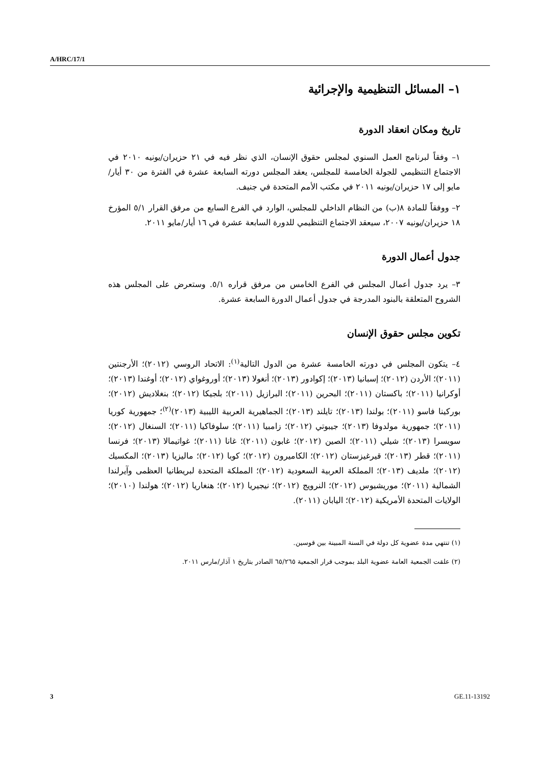A/HRC/17/1
١– المسائل التنظيمية والإجرائية
تاريخ ومكان انعقاد الدورة
١– وفقاً لبرنامج العمل السنوي لمجلس حقوق الإنسان، الذي نظر فيه في ٢١ حزيران/يونيه ٢٠١٠ في الاجتماع التنظيمي للجولة الخامسة للمجلس، يعقد المجلس دورته السابعة عشرة في الفترة من ٣٠ أيار/مايو إلى ١٧ حزيران/يونيه ٢٠١١ في مكتب الأمم المتحدة في جنيف.
٢– ووفقاً للمادة ٨(ب) من النظام الداخلي للمجلس، الوارد في الفرع السابع من مرفق القرار ٥/١ المؤرخ ١٨ حزيران/يونيه ٢٠٠٧، سيعقد الاجتماع التنظيمي للدورة السابعة عشرة في ١٦ أيار/مايو ٢٠١١.
جدول أعمال الدورة
٣– يرد جدول أعمال المجلس في الفرع الخامس من مرفق قراره ٥/١. وستعرض على المجلس هذه الشروح المتعلقة بالبنود المدرجة في جدول أعمال الدورة السابعة عشرة.
تكوين مجلس حقوق الإنسان
٤– يتكون المجلس في دورته الخامسة عشرة من الدول التالية<sup>(١)</sup>: الاتحاد الروسي (٢٠١٢)؛ الأرجنتين (٢٠١١)؛ الأردن (٢٠١٢)؛ إسبانيا (٢٠١٣)؛ إكوادور (٢٠١٣)؛ أنغولا (٢٠١٣)؛ أوروغواي (٢٠١٢)؛ أوغندا (٢٠١٣)؛ أوكرانيا (٢٠١١)؛ باكستان (٢٠١١)؛ البحرين (٢٠١١)؛ البرازيل (٢٠١١)؛ بلجيكا (٢٠١٢)؛ بنغلاديش (٢٠١٢)؛ بوركينا فاسو (٢٠١١)؛ بولندا (٢٠١٣)؛ تايلند (٢٠١٣)؛ الجماهيرية العربية الليبية (٢٠١٣)<sup>(٢)</sup>؛ جمهورية كوريا (٢٠١١)؛ جمهورية مولدوفا (٢٠١٣)؛ جيبوتي (٢٠١٢)؛ زامبيا (٢٠١١)؛ سلوفاكيا (٢٠١١)؛ السنغال (٢٠١٢)؛ سويسرا (٢٠١٣)؛ شيلي (٢٠١١)؛ الصين (٢٠١٢)؛ غابون (٢٠١١)؛ غانا (٢٠١١)؛ غواتيمالا (٢٠١٣)؛ فرنسا (٢٠١١)؛ قطر (٢٠١٣)؛ قيرغيزستان (٢٠١٢)؛ الكاميرون (٢٠١٢)؛ كوبا (٢٠١٢)؛ ماليزيا (٢٠١٣)؛ المكسيك (٢٠١٢)؛ ملديف (٢٠١٣)؛ المملكة العربية السعودية (٢٠١٢)؛ المملكة المتحدة لبريطانيا العظمى وآيرلندا الشمالية (٢٠١١)؛ موريشيوس (٢٠١٢)؛ النرويج (٢٠١٢)؛ نيجيريا (٢٠١٢)؛ هنغاريا (٢٠١٢)؛ هولندا (٢٠١٠)؛ الولايات المتحدة الأمريكية (٢٠١٢)؛ اليابان (٢٠١١).
(١) تنتهي مدة عضوية كل دولة في السنة المبينة بين قوسين.
(٢) علقت الجمعية العامة عضوية البلد بموجب قرار الجمعية ٦٥/٢٦٥ الصادر بتاريخ ١ آذار/مارس ٢٠١١.
3 GE.11-13192